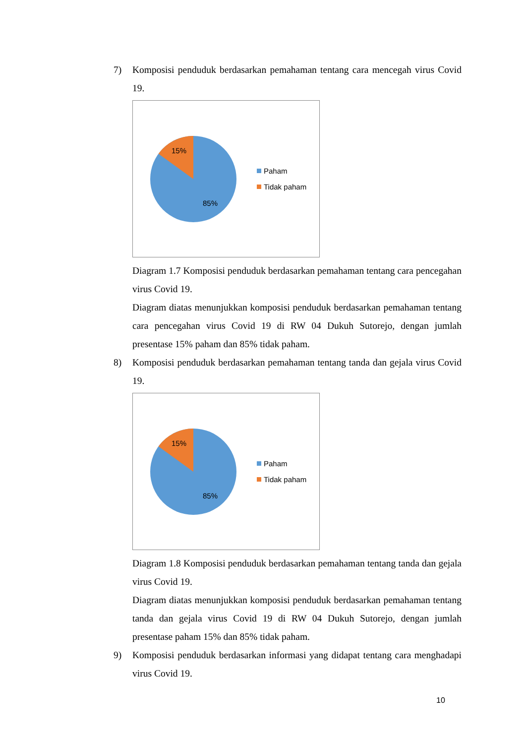7) Komposisi penduduk berdasarkan pemahaman tentang cara mencegah virus Covid 19.
15%
85%
Paham
Tidak paham
Diagram 1.7 Komposisi penduduk berdasarkan pemahaman tentang cara pencegahan virus Covid 19.
Diagram diatas menunjukkan komposisi penduduk berdasarkan pemahaman tentang cara pencegahan virus Covid 19 di RW 04 Dukuh Sutorejo, dengan jumlah presentase 15% paham dan 85% tidak paham.
8) Komposisi penduduk berdasarkan pemahaman tentang tanda dan gejala virus Covid 19.
15%
85%
Paham
Tidak paham
Diagram 1.8 Komposisi penduduk berdasarkan pemahaman tentang tanda dan gejala virus Covid 19.
Diagram diatas menunjukkan komposisi penduduk berdasarkan pemahaman tentang tanda dan gejala virus Covid 19 di RW 04 Dukuh Sutorejo, dengan jumlah presentase paham 15% dan 85% tidak paham.
9) Komposisi penduduk berdasarkan informasi yang didapat tentang cara menghadapi virus Covid 19.
10